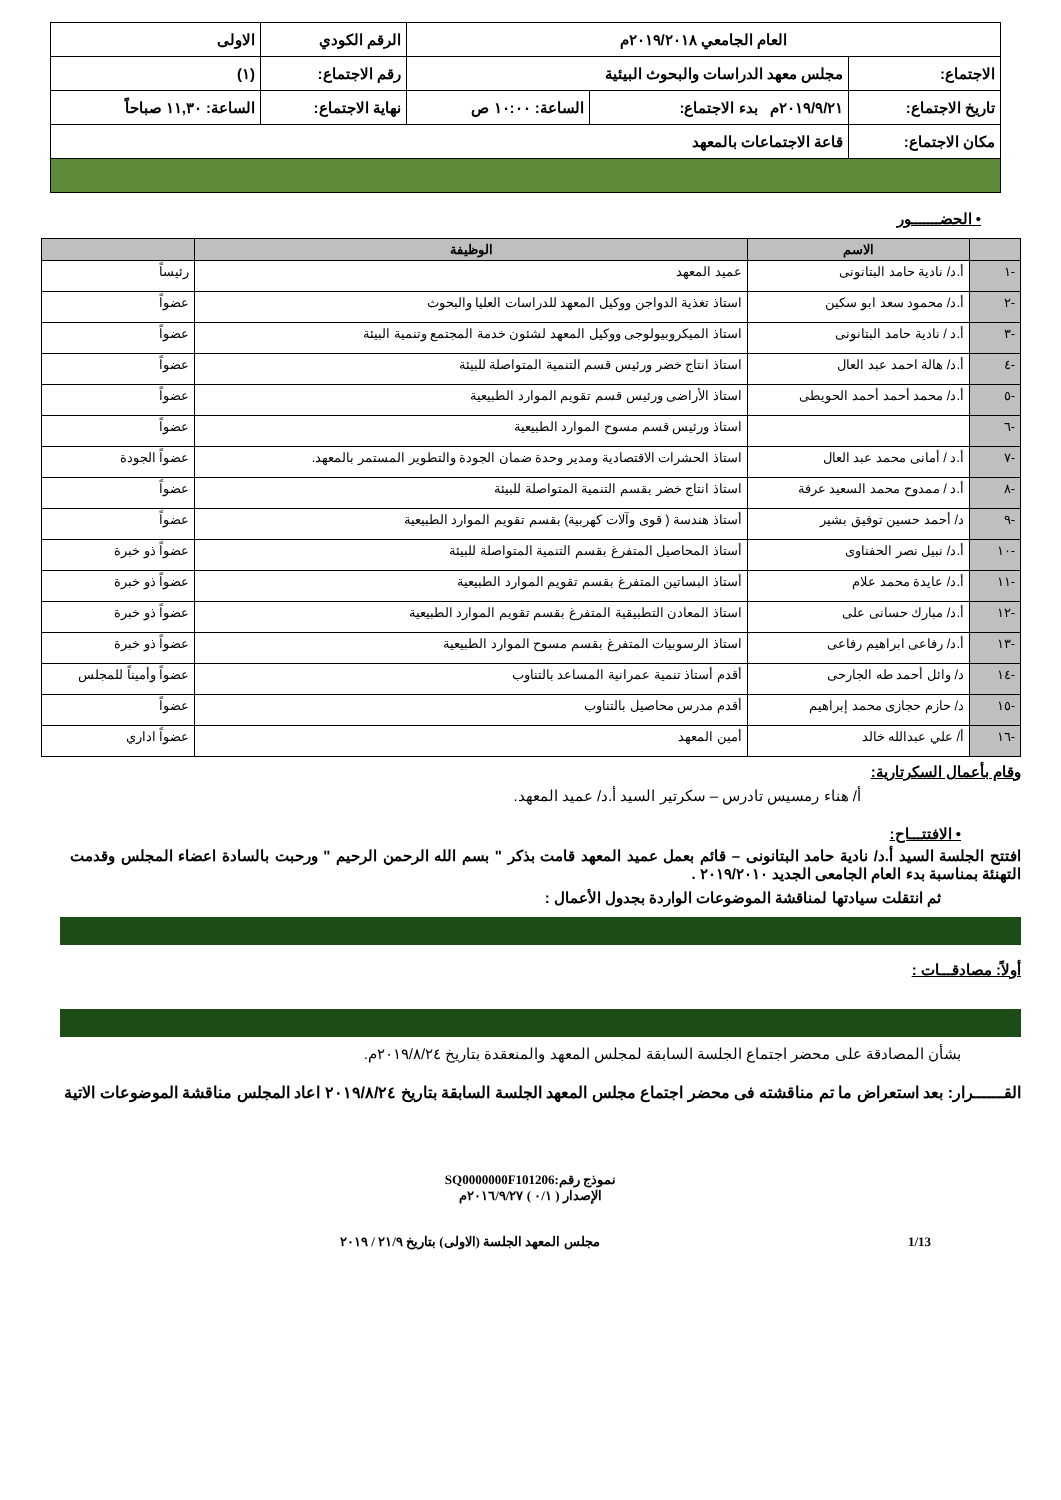| العام الجامعي ٢٠١٩/٢٠١٨م | | | الرقم الكودي | الاولى |
| الاجتماع: | مجلس معهد الدراسات والبحوث البيئية | | رقم الاجتماع: | (١) |
| تاريخ الاجتماع: | ٢٠١٩/٩/٢١م بدء الاجتماع: | الساعة: ١٠:٠٠ ص | نهاية الاجتماع: | الساعة: ١١,٣٠ صباحاً |
| مكان الاجتماع: | قاعة الاجتماعات بالمعهد | | | |
• الحضـــــــور
| | الاسم | الوظيفة | |
| --- | --- | --- | --- |
| -١ | أ.د/ نادية حامد البتانونى | عميد المعهد | رئيساً |
| -٢ | أ.د/ محمود سعد ابو سكين | استاذ تغذية الدواجن ووكيل المعهد للدراسات العليا والبحوث | عضواً |
| -٣ | أ.د / نادية حامد البتانونى | استاذ الميكروبيولوجى ووكيل المعهد لشئون خدمة المجتمع وتنمية البيئة | عضواً |
| -٤ | أ.د/ هالة احمد عبد العال | استاذ انتاج خضر ورئيس قسم التنمية المتواصلة للبيئة | عضواً |
| -٥ | أ.د/ محمد أحمد أحمد الحويطى | استاذ الأراضى ورئيس قسم تقويم الموارد الطبيعية | عضواً |
| -٦ | | استاذ ورئيس قسم مسوح الموارد الطبيعية | عضواً |
| -٧ | أ.د / أمانى محمد عبد العال | استاذ الحشرات الاقتصادية ومدير وحدة ضمان الجودة والتطوير المستمر بالمعهد. | عضواً الجودة |
| -٨ | أ.د / ممدوح محمد السعيد عرفة | استاذ انتاج خضر بقسم التنمية المتواصلة للبيئة | عضواً |
| -٩ | د/ أحمد حسين توفيق بشير | أستاذ هندسة ( قوى وآلات كهربية) بقسم تقويم الموارد الطبيعية | عضواً |
| -١٠ | أ.د/ نبيل نصر الحفناوى | أستاذ المحاصيل المتفرغ بقسم التنمية المتواصلة للبيئة | عضواً ذو خبرة |
| -١١ | أ.د/ عايدة محمد علام | أستاذ البساتين المتفرغ بقسم تقويم الموارد الطبيعية | عضواً ذو خبرة |
| -١٢ | أ.د/ مبارك حسانى على | استاذ المعادن التطبيقية المتفرغ بقسم تقويم الموارد الطبيعية | عضواً ذو خبرة |
| -١٣ | أ.د/ رفاعى ابراهيم رفاعى | استاذ الرسوبيات المتفرغ بقسم مسوح الموارد الطبيعية | عضواً ذو خبرة |
| -١٤ | د/ وائل أحمد طه الجارحى | أقدم أستاذ تنمية عمرانية المساعد بالتناوب | عضواً وأميناً للمجلس |
| -١٥ | د/ حازم حجازى محمد إبراهيم | أقدم مدرس محاصيل بالتناوب | عضواً |
| -١٦ | أ/ علي عبدالله خالد | أمين المعهد | عضواً اداري |
وقام بأعمال السكرتارية:
أ/ هناء رمسيس تادرس – سكرتير السيد أ.د/ عميد المعهد.
• الافتتـــاح:
افتتح الجلسة السيد أ.د/ نادية حامد البتانونى – قائم بعمل عميد المعهد قامت بذكر " بسم الله الرحمن الرحيم " ورحبت بالسادة اعضاء المجلس وقدمت التهنئة بمناسبة بدء العام الجامعى الجديد ٢٠١٩/٢٠١٠ .
ثم انتقلت سيادتها لمناقشة الموضوعات الواردة بجدول الأعمال :
أولاً: مصادقـــات :
بشأن المصادقة على محضر اجتماع الجلسة السابقة لمجلس المعهد والمنعقدة بتاريخ ٢٠١٩/٨/٢٤م.
القــــــرار: بعد استعراض ما تم مناقشته فى محضر اجتماع مجلس المعهد الجلسة السابقة بتاريخ ٢٠١٩/٨/٢٤ اعاد المجلس مناقشة الموضوعات الاتية
نموذج رقم:SQ0000000F101206
الإصدار ( ٠/١ ) ٢٠١٦/٩/٢٧م
1/13 مجلس المعهد الجلسة (الاولى) بتاريخ ٢١/٩ / ٢٠١٩